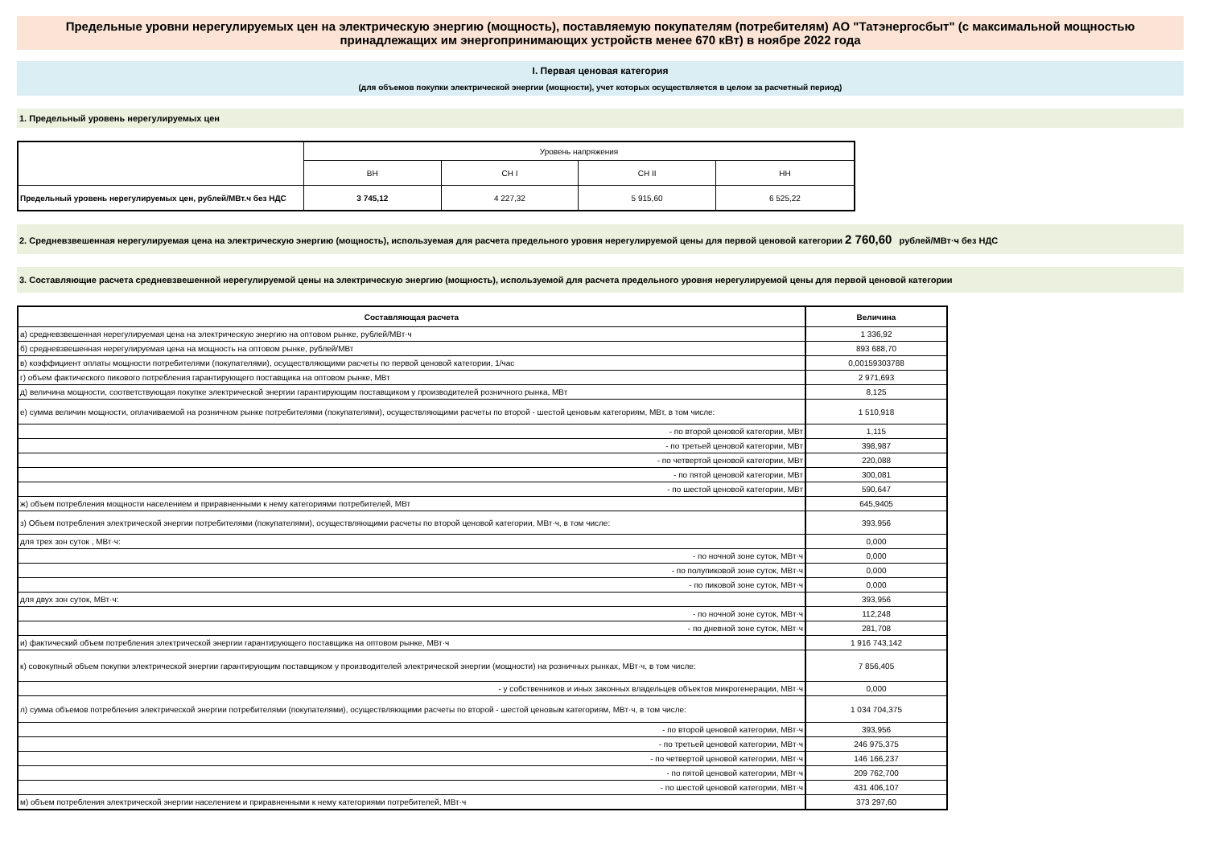Предельные уровни нерегулируемых цен на электрическую энергию (мощность), поставляемую покупателям (потребителям) АО "Татэнергосбыт" (с максимальной мощностью принадлежащих им энергопринимающих устройств менее 670 кВт) в ноябре 2022 года
I. Первая ценовая категория
(для объемов покупки электрической энергии (мощности), учет которых осуществляется в целом за расчетный период)
1. Предельный уровень нерегулируемых цен
| | Уровень напряжения | | | |
| | ВН | СН I | СН II | НН |
| Предельный уровень нерегулируемых цен, рублей/МВт.ч без НДС | 3 745,12 | 4 227,32 | 5 915,60 | 6 525,22 |
2. Средневзвешенная нерегулируемая цена на электрическую энергию (мощность), используемая для расчета предельного уровня нерегулируемой цены для первой ценовой категории 2 760,60 рублей/МВт·ч без НДС
3. Составляющие расчета средневзвешенной нерегулируемой цены на электрическую энергию (мощность), используемой для расчета предельного уровня нерегулируемой цены для первой ценовой категории
| Составляющая расчета | Величина |
| --- | --- |
| а) средневзвешенная нерегулируемая цена на электрическую энергию на оптовом рынке, рублей/МВт·ч | 1 336,92 |
| б) средневзвешенная нерегулируемая цена на мощность на оптовом рынке, рублей/МВт | 893 688,70 |
| в) коэффициент оплаты мощности потребителями (покупателями), осуществляющими расчеты по первой ценовой категории, 1/час | 0,00159303788 |
| г) объем фактического пикового потребления гарантирующего поставщика на оптовом рынке, МВт | 2 971,693 |
| д) величина мощности, соответствующая покупке электрической энергии гарантирующим поставщиком у производителей розничного рынка, МВт | 8,125 |
| е) сумма величин мощности, оплачиваемой на розничном рынке потребителями (покупателями), осуществляющими расчеты по второй - шестой ценовым категориям, МВт, в том числе: | 1 510,918 |
| - по второй ценовой категории, МВт | 1,115 |
| - по третьей ценовой категории, МВт | 398,987 |
| - по четвертой ценовой категории, МВт | 220,088 |
| - по пятой ценовой категории, МВт | 300,081 |
| - по шестой ценовой категории, МВт | 590,647 |
| ж) объем потребления мощности населением и приравненными к нему категориями потребителей, МВт | 645,9405 |
| з) Объем потребления электрической энергии потребителями (покупателями), осуществляющими расчеты по второй ценовой категории, МВт·ч, в том числе: | 393,956 |
| для трех зон суток , МВт·ч: | 0,000 |
| - по ночной зоне суток, МВт·ч | 0,000 |
| - по полупиковой зоне суток, МВт·ч | 0,000 |
| - по пиковой зоне суток, МВт·ч | 0,000 |
| для двух зон суток, МВт·ч: | 393,956 |
| - по ночной зоне суток, МВт·ч | 112,248 |
| - по дневной зоне суток, МВт·ч | 281,708 |
| и) фактический объем потребления электрической энергии гарантирующего поставщика на оптовом рынке, МВт·ч | 1 916 743,142 |
| к) совокупный объем покупки электрической энергии гарантирующим поставщиком у производителей электрической энергии (мощности) на розничных рынках, МВт·ч, в том числе: | 7 856,405 |
| - у собственников и иных законных владельцев объектов микрогенерации, МВт·ч | 0,000 |
| л) сумма объемов потребления электрической энергии потребителями (покупателями), осуществляющими расчеты по второй - шестой ценовым категориям, МВт·ч, в том числе: | 1 034 704,375 |
| - по второй ценовой категории, МВт·ч | 393,956 |
| - по третьей ценовой категории, МВт·ч | 246 975,375 |
| - по четвертой ценовой категории, МВт·ч | 146 166,237 |
| - по пятой ценовой категории, МВт·ч | 209 762,700 |
| - по шестой ценовой категории, МВт·ч | 431 406,107 |
| м) объем потребления электрической энергии населением и приравненными к нему категориями потребителей, МВт·ч | 373 297,60 |